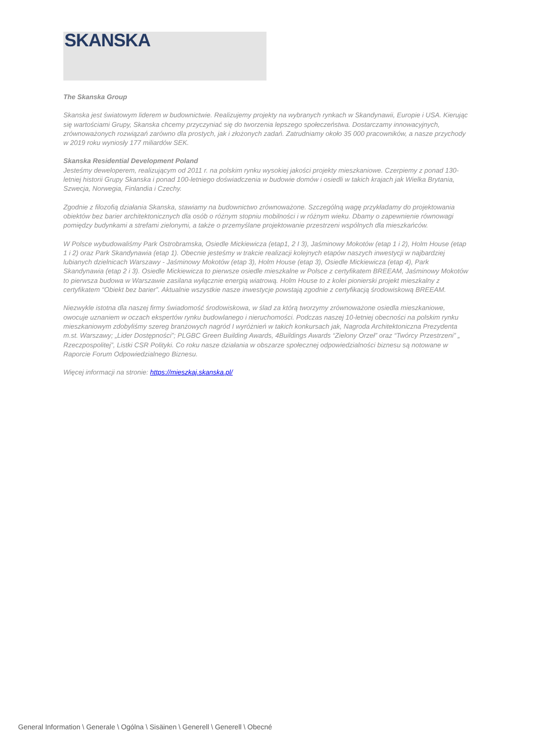SKANSKA
The Skanska Group
Skanska jest światowym liderem w budownictwie. Realizujemy projekty na wybranych rynkach w Skandynawii, Europie i USA. Kierując się wartościami Grupy, Skanska chcemy przyczyniać się do tworzenia lepszego społeczeństwa. Dostarczamy innowacyjnych, zrównoważonych rozwiązań zarówno dla prostych, jak i złożonych zadań. Zatrudniamy około 35 000 pracowników, a nasze przychody w 2019 roku wyniosły 177 miliardów SEK.
Skanska Residential Development Poland
Jesteśmy deweloperem, realizującym od 2011 r. na polskim rynku wysokiej jakości projekty mieszkaniowe. Czerpiemy z ponad 130-letniej historii Grupy Skanska i ponad 100-letniego doświadczenia w budowie domów i osiedli w takich krajach jak Wielka Brytania, Szwecja, Norwegia, Finlandia i Czechy.
Zgodnie z filozofią działania Skanska, stawiamy na budownictwo zrównoważone. Szczególną wagę przykładamy do projektowania obiektów bez barier architektonicznych dla osób o różnym stopniu mobilności i w różnym wieku. Dbamy o zapewnienie równowagi pomiędzy budynkami a strefami zielonymi, a także o przemyślane projektowanie przestrzeni wspólnych dla mieszkańców.
W Polsce wybudowaliśmy Park Ostrobramska, Osiedle Mickiewicza (etap1, 2 I 3), Jaśminowy Mokotów (etap 1 i 2), Holm House (etap 1 i 2) oraz Park Skandynawia (etap 1). Obecnie jesteśmy w trakcie realizacji kolejnych etapów naszych inwestycji w najbardziej lubianych dzielnicach Warszawy - Jaśminowy Mokotów (etap 3), Holm House (etap 3), Osiedle Mickiewicza (etap 4), Park Skandynawia (etap 2 i 3). Osiedle Mickiewicza to pierwsze osiedle mieszkalne w Polsce z certyfikatem BREEAM, Jaśminowy Mokotów to pierwsza budowa w Warszawie zasilana wyłącznie energią wiatrową. Holm House to z kolei pionierski projekt mieszkalny z certyfikatem “Obiekt bez barier”. Aktualnie wszystkie nasze inwestycje powstają zgodnie z certyfikacją środowiskową BREEAM.
Niezwykle istotna dla naszej firmy świadomość środowiskowa, w ślad za którą tworzymy zrównoważone osiedla mieszkaniowe, owocuje uznaniem w oczach ekspertów rynku budowlanego i nieruchomości. Podczas naszej 10-letniej obecności na polskim rynku mieszkaniowym zdobyliśmy szereg branżowych nagród I wyróżnień w takich konkursach jak, Nagroda Architektoniczna Prezydenta m.st. Warszawy; „Lider Dostępności”; PLGBC Green Building Awards, 4Buildings Awards “Zielony Orzeł” oraz “Twórcy Przestrzeni” „ Rzeczpospolitej”, Listki CSR Polityki. Co roku nasze działania w obszarze społecznej odpowiedzialności biznesu są notowane w Raporcie Forum Odpowiedzialnego Biznesu.
Więcej informacji na stronie: https://mieszkaj.skanska.pl/
General Information \ Generale \ Ogólna \ Sisäinen \ Generell \ Generell \ Obecné